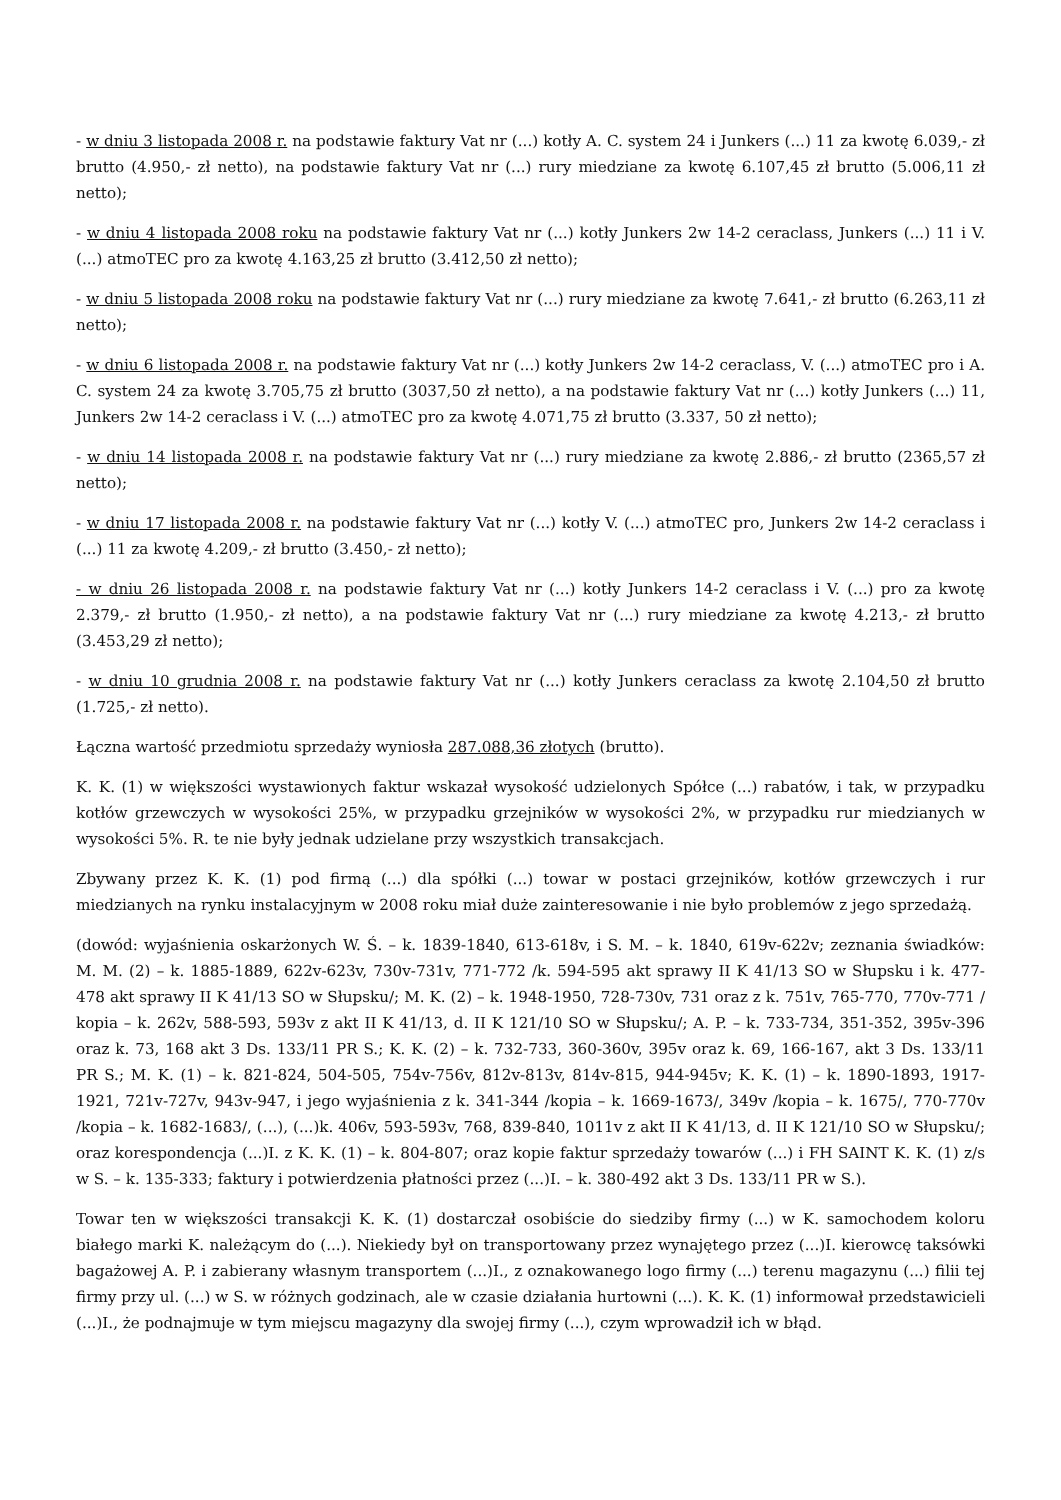- w dniu 3 listopada 2008 r. na podstawie faktury Vat nr (...) kotły A. C. system 24 i Junkers (...) 11 za kwotę 6.039,- zł brutto (4.950,- zł netto), na podstawie faktury Vat nr (...) rury miedziane za kwotę 6.107,45 zł brutto (5.006,11 zł netto);
- w dniu 4 listopada 2008 roku na podstawie faktury Vat nr (...) kotły Junkers 2w 14-2 ceraclass, Junkers (...) 11 i V. (...) atmoTEC pro za kwotę 4.163,25 zł brutto (3.412,50 zł netto);
- w dniu 5 listopada 2008 roku na podstawie faktury Vat nr (...) rury miedziane za kwotę 7.641,- zł brutto (6.263,11 zł netto);
- w dniu 6 listopada 2008 r. na podstawie faktury Vat nr (...) kotły Junkers 2w 14-2 ceraclass, V. (...) atmoTEC pro i A. C. system 24 za kwotę 3.705,75 zł brutto (3037,50 zł netto), a na podstawie faktury Vat nr (...) kotły Junkers (...) 11, Junkers 2w 14-2 ceraclass i V. (...) atmoTEC pro za kwotę 4.071,75 zł brutto (3.337, 50 zł netto);
- w dniu 14 listopada 2008 r. na podstawie faktury Vat nr (...) rury miedziane za kwotę 2.886,- zł brutto (2365,57 zł netto);
- w dniu 17 listopada 2008 r. na podstawie faktury Vat nr (...) kotły V. (...) atmoTEC pro, Junkers 2w 14-2 ceraclass i (...) 11 za kwotę 4.209,- zł brutto (3.450,- zł netto);
- w dniu 26 listopada 2008 r. na podstawie faktury Vat nr (...) kotły Junkers 14-2 ceraclass i V. (...) pro za kwotę 2.379,- zł brutto (1.950,- zł netto), a na podstawie faktury Vat nr (...) rury miedziane za kwotę 4.213,- zł brutto (3.453,29 zł netto);
- w dniu 10 grudnia 2008 r. na podstawie faktury Vat nr (...) kotły Junkers ceraclass za kwotę 2.104,50 zł brutto (1.725,- zł netto).
Łączna wartość przedmiotu sprzedaży wyniosła 287.088,36 złotych (brutto).
K. K. (1) w większości wystawionych faktur wskazał wysokość udzielonych Spółce (...) rabatów, i tak, w przypadku kotłów grzewczych w wysokości 25%, w przypadku grzejników w wysokości 2%, w przypadku rur miedzianych w wysokości 5%. R. te nie były jednak udzielane przy wszystkich transakcjach.
Zbywany przez K. K. (1) pod firmą (...) dla spółki (...) towar w postaci grzejników, kotłów grzewczych i rur miedzianych na rynku instalacyjnym w 2008 roku miał duże zainteresowanie i nie było problemów z jego sprzedażą.
(dowód: wyjaśnienia oskarżonych W. Ś. – k. 1839-1840, 613-618v, i S. M. – k. 1840, 619v-622v; zeznania świadków: M. M. (2) – k. 1885-1889, 622v-623v, 730v-731v, 771-772 /k. 594-595 akt sprawy II K 41/13 SO w Słupsku i k. 477-478 akt sprawy II K 41/13 SO w Słupsku/; M. K. (2) – k. 1948-1950, 728-730v, 731 oraz z k. 751v, 765-770, 770v-771 / kopia – k. 262v, 588-593, 593v z akt II K 41/13, d. II K 121/10 SO w Słupsku/; A. P. – k. 733-734, 351-352, 395v-396 oraz k. 73, 168 akt 3 Ds. 133/11 PR S.; K. K. (2) – k. 732-733, 360-360v, 395v oraz k. 69, 166-167, akt 3 Ds. 133/11 PR S.; M. K. (1) – k. 821-824, 504-505, 754v-756v, 812v-813v, 814v-815, 944-945v; K. K. (1) – k. 1890-1893, 1917-1921, 721v-727v, 943v-947, i jego wyjaśnienia z k. 341-344 /kopia – k. 1669-1673/, 349v /kopia – k. 1675/, 770-770v /kopia – k. 1682-1683/, (...), (...)k. 406v, 593-593v, 768, 839-840, 1011v z akt II K 41/13, d. II K 121/10 SO w Słupsku/; oraz korespondencja (...)I. z K. K. (1) – k. 804-807; oraz kopie faktur sprzedaży towarów (...) i FH SAINT K. K. (1) z/s w S. – k. 135-333; faktury i potwierdzenia płatności przez (...)I. – k. 380-492 akt 3 Ds. 133/11 PR w S.).
Towar ten w większości transakcji K. K. (1) dostarczał osobiście do siedziby firmy (...) w K. samochodem koloru białego marki K. należącym do (...). Niekiedy był on transportowany przez wynajętego przez (...)I. kierowcę taksówki bagażowej A. P. i zabierany własnym transportem (...)I., z oznakowanego logo firmy (...) terenu magazynu (...) filii tej firmy przy ul. (...) w S. w różnych godzinach, ale w czasie działania hurtowni (...). K. K. (1) informował przedstawicieli (...)I., że podnajmuje w tym miejscu magazyny dla swojej firmy (...), czym wprowadził ich w błąd.